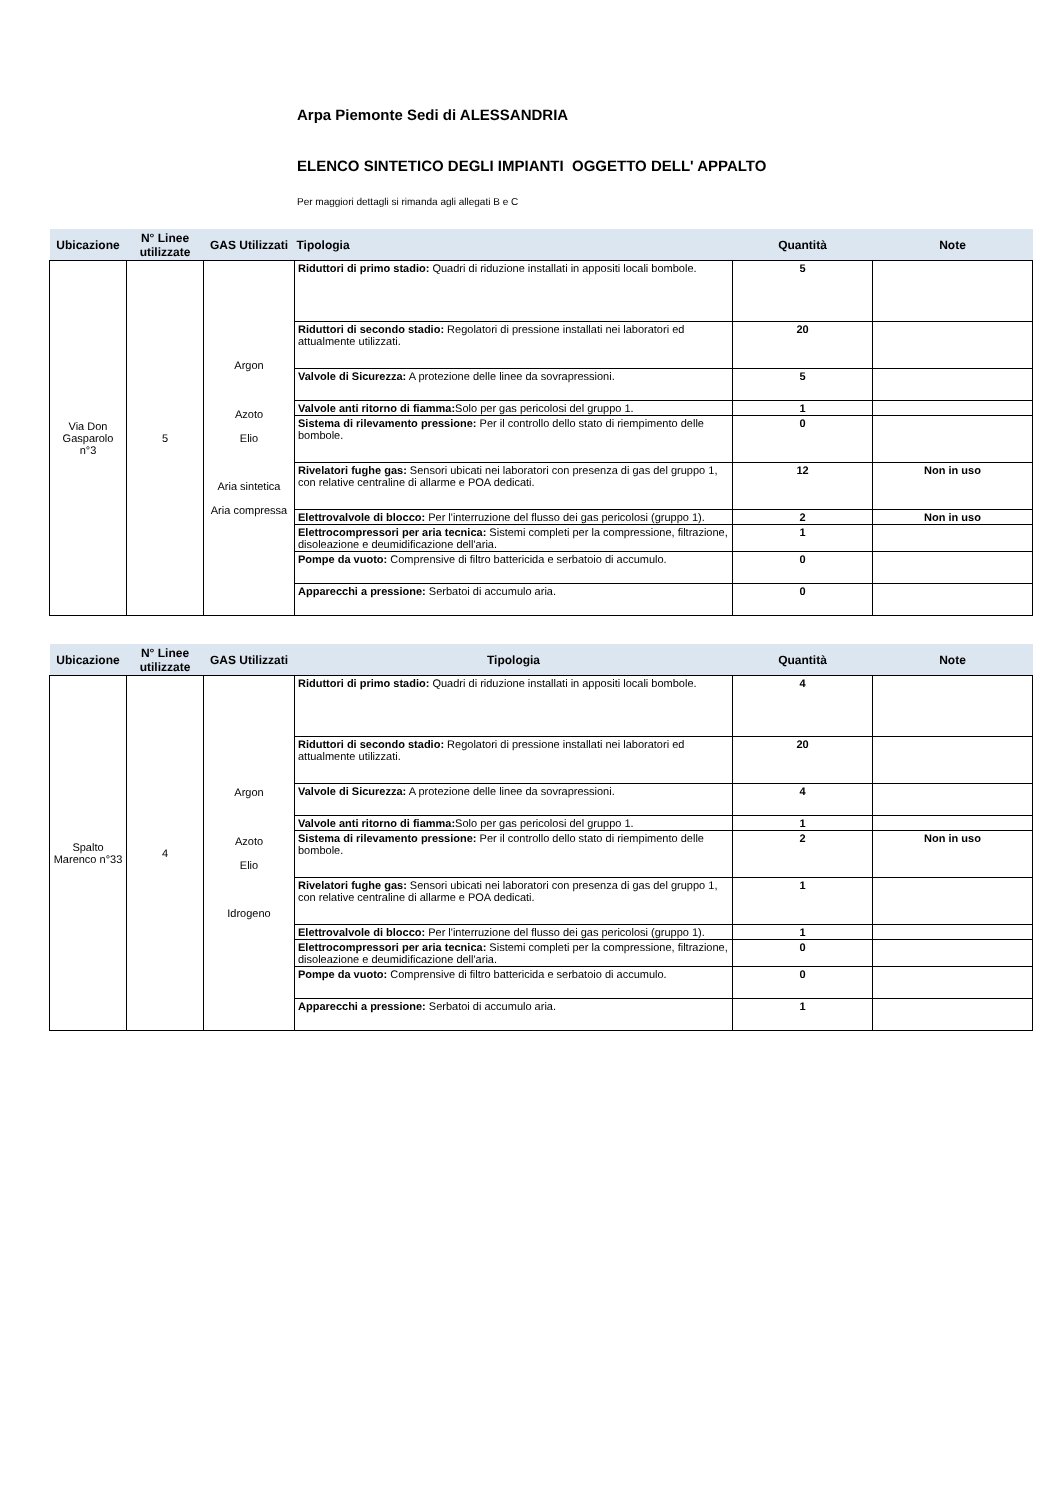Arpa Piemonte Sedi di ALESSANDRIA
ELENCO SINTETICO DEGLI IMPIANTI OGGETTO DELL' APPALTO
Per maggiori dettagli si rimanda agli allegati B e C
| Ubicazione | N° Linee utilizzate | GAS Utilizzati | Tipologia | Quantità | Note |
| --- | --- | --- | --- | --- | --- |
| Via Don Gasparolo n°3 | 5 | Argon Azoto Elio Aria sintetica Aria compressa | Riduttori di primo stadio: Quadri di riduzione installati in appositi locali bombole. | 5 | |
| | | | Riduttori di secondo stadio: Regolatori di pressione installati nei laboratori ed attualmente utilizzati. | 20 | |
| | | | Valvole di Sicurezza: A protezione delle linee da sovrapressioni. | 5 | |
| | | | Valvole anti ritorno di fiamma: Solo per gas pericolosi del gruppo 1. | 1 | |
| | | | Sistema di rilevamento pressione: Per il controllo dello stato di riempimento delle bombole. | 0 | |
| | | | Rivelatori fughe gas: Sensori ubicati nei laboratori con presenza di gas del gruppo 1, con relative centraline di allarme e POA dedicati. | 12 | Non in uso |
| | | | Elettrovalvole di blocco: Per l'interruzione del flusso dei gas pericolosi (gruppo 1). | 2 | Non in uso |
| | | | Elettrocompressori per aria tecnica: Sistemi completi per la compressione, filtrazione, disoleazione e deumidificazione dell'aria. | 1 | |
| | | | Pompe da vuoto: Comprensive di filtro battericida e serbatoio di accumulo. | 0 | |
| | | | Apparecchi a pressione: Serbatoi di accumulo aria. | 0 | |
| Ubicazione | N° Linee utilizzate | GAS Utilizzati | Tipologia | Quantità | Note |
| --- | --- | --- | --- | --- | --- |
| Spalto Marenco n°33 | 4 | Argon Azoto Elio Idrogeno | Riduttori di primo stadio: Quadri di riduzione installati in appositi locali bombole. | 4 | |
| | | | Riduttori di secondo stadio: Regolatori di pressione installati nei laboratori ed attualmente utilizzati. | 20 | |
| | | | Valvole di Sicurezza: A protezione delle linee da sovrapressioni. | 4 | |
| | | | Valvole anti ritorno di fiamma: Solo per gas pericolosi del gruppo 1. | 1 | |
| | | | Sistema di rilevamento pressione: Per il controllo dello stato di riempimento delle bombole. | 2 | Non in uso |
| | | | Rivelatori fughe gas: Sensori ubicati nei laboratori con presenza di gas del gruppo 1, con relative centraline di allarme e POA dedicati. | 1 | |
| | | | Elettrovalvole di blocco: Per l'interruzione del flusso dei gas pericolosi (gruppo 1). | 1 | |
| | | | Elettrocompressori per aria tecnica: Sistemi completi per la compressione, filtrazione, disoleazione e deumidificazione dell'aria. | 0 | |
| | | | Pompe da vuoto: Comprensive di filtro battericida e serbatoio di accumulo. | 0 | |
| | | | Apparecchi a pressione: Serbatoi di accumulo aria. | 1 | |